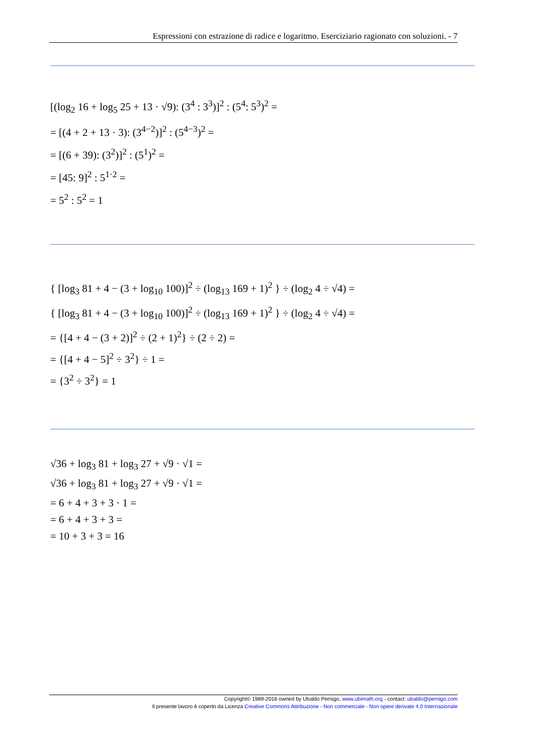Espressioni con estrazione di radice e logaritmo. Eserciziario ragionato con soluzioni. - 7
[(log<sub>2</sub> 16 + log<sub>5</sub> 25 + 13 · √9): (3<sup>4</sup> : 3<sup>3</sup>)]<sup>2</sup> : (5<sup>4</sup>: 5<sup>3</sup>)<sup>2</sup> =
= [(4 + 2 + 13 · 3): (3<sup>4−2</sup>)]<sup>2</sup> : (5<sup>4−3</sup>)<sup>2</sup> =
= [(6 + 39): (3<sup>2</sup>)]<sup>2</sup> : (5<sup>1</sup>)<sup>2</sup> =
= [45: 9]<sup>2</sup> : 5<sup>1·2</sup> =
= 5<sup>2</sup> : 5<sup>2</sup> = 1
{ [log<sub>3</sub> 81 + 4 − (3 + log<sub>10</sub> 100)]<sup>2</sup> ÷ (log<sub>13</sub> 169 + 1)<sup>2</sup> } ÷ (log<sub>2</sub> 4 ÷ √4) =
{ [log<sub>3</sub> 81 + 4 − (3 + log<sub>10</sub> 100)]<sup>2</sup> ÷ (log<sub>13</sub> 169 + 1)<sup>2</sup> } ÷ (log<sub>2</sub> 4 ÷ √4) =
= {[4 + 4 − (3 + 2)]<sup>2</sup> ÷ (2 + 1)<sup>2</sup>} ÷ (2 ÷ 2) =
= {[4 + 4 − 5]<sup>2</sup> ÷ 3<sup>2</sup>} ÷ 1 =
= {3<sup>2</sup> ÷ 3<sup>2</sup>} = 1
√36 + log<sub>3</sub> 81 + log<sub>3</sub> 27 + √9 · √1 =
√36 + log<sub>3</sub> 81 + log<sub>3</sub> 27 + √9 · √1 =
= 6 + 4 + 3 + 3 · 1 =
= 6 + 4 + 3 + 3 =
= 10 + 3 + 3 = 16
Copyright© 1989-2016 owned by Ubaldo Pernigo, www.ubimath.org - contact: ubaldo@pernigo.com
Il presente lavoro è coperto da Licenza Creative Commons Attribuzione - Non commerciale - Non opere derivate 4.0 Internazionale